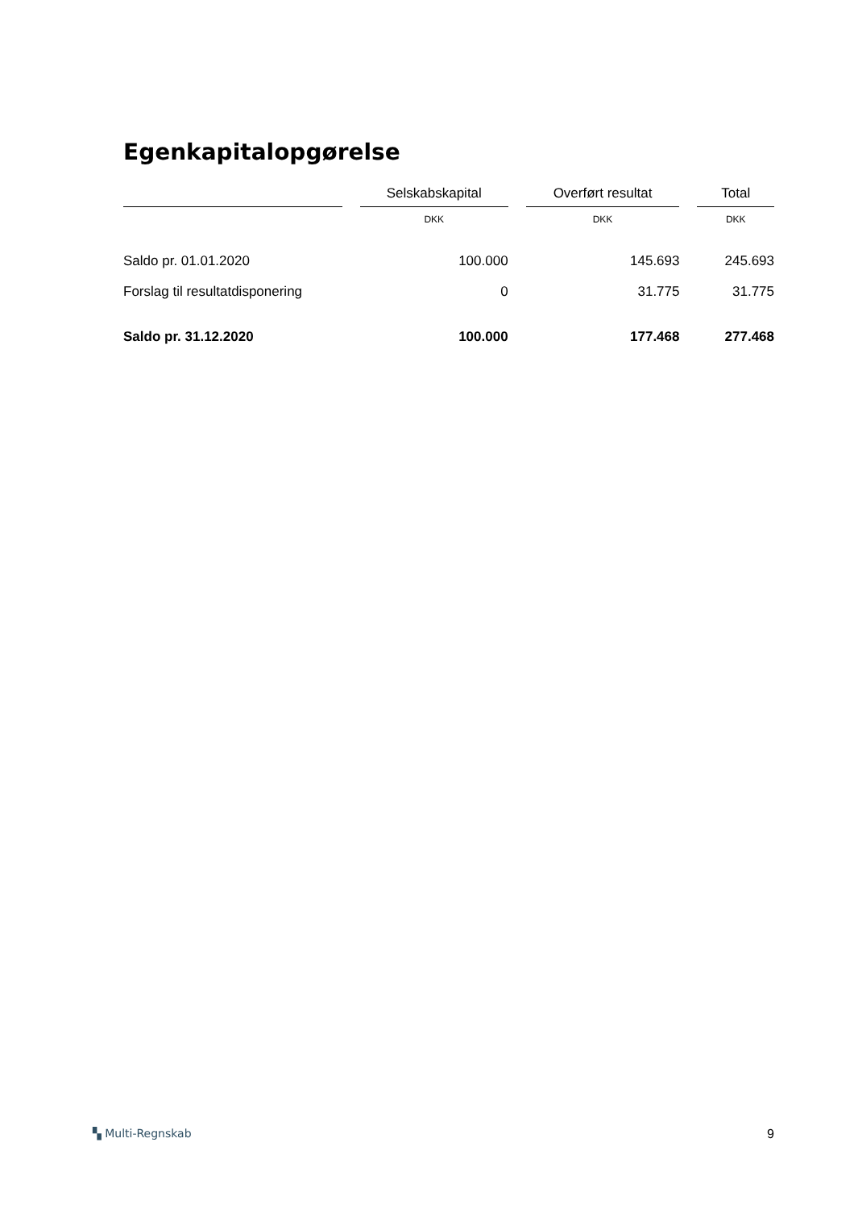Egenkapitalopgørelse
| | | Selskabskapital | | Overført resultat | | Total |
| --- | --- | --- | --- | --- | --- | --- |
| | | DKK | | DKK | | DKK |
| Saldo pr. 01.01.2020 | | 100.000 | | 145.693 | | 245.693 |
| Forslag til resultatdisponering | | 0 | | 31.775 | | 31.775 |
| Saldo pr. 31.12.2020 | | 100.000 | | 177.468 | | 277.468 |
▚ Multi-Regnskab 9